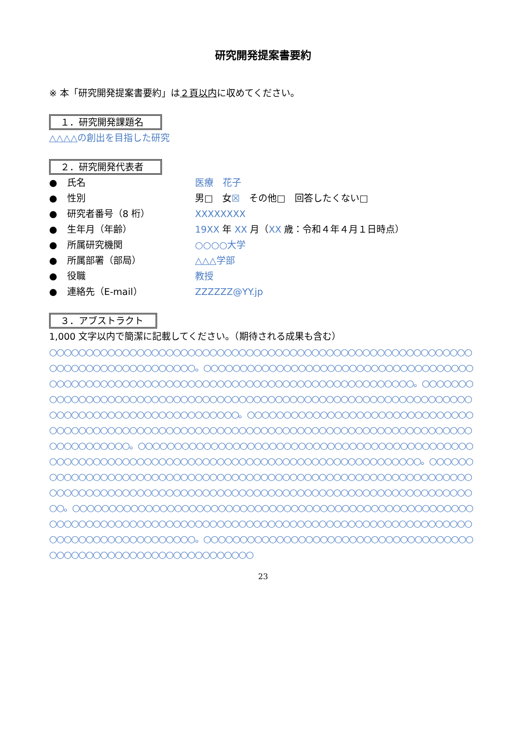研究開発提案書要約
※ 本「研究開発提案書要約」は２頁以内に収めてください。
１．研究開発課題名
△△△△の創出を目指した研究
２．研究開発代表者
● 氏名 医療　花子
● 性別 男□　女☒　その他□　回答したくない□
● 研究者番号（8 桁） XXXXXXXX
● 生年月（年齢） 19XX 年 XX 月（XX 歳：令和４年４月１日時点）
● 所属研究機関 ○○○○大学
● 所属部署（部局） △△△学部
● 役職 教授
● 連絡先（E-mail） ZZZZZZ@YY.jp
３．アブストラクト
1,000 文字以内で簡潔に記載してください。（期待される成果も含む）
○○○○○○○○○○○○○○○○○○○○○○○○○○○○○○○○○○○○○○○○○○○○○○○○○○○○○○○○○○○○○○○○○○○○○○○○○○○○○○。○○○○○○○○○○○○○○○○○○○○○○○○○○○○○○○○○○○○○○○○○○○○○○○○○○○○○○○○○○○○○○○○○○○○○○○○○○○○○○○○○○○○○○○。○○○○○○○○○○○○○○○○○○○○○○○○○○○○○○○○○○○○○○○○○○○○○○○○○○○○○○○○○○○○○○○○○○○○○○○○○○○○○○○○○○○○○○○○○○○。○○○○○○○○○○○○○○○○○○○○○○○○○○○○○○○○○○○○○○○○○○○○○○○○○○○○○○○○○○○○○○○○○○○○○○○○○○○○○○○○○○○○○○○○○○○○○○○○○○○○。○○○○○○○○○○○○○○○○○○○○○○○○○○○○○○○○○○○○○○○○○○○○○○○○○○○○○○○○○○○○○○○○○○○○○○○○○○○○○○○○○○○○○○○○○○○○○○○○○。○○○○○○○○○○○○○○○○○○○○○○○○○○○○○○○○○○○○○○○○○○○○○○○○○○○○○○○○○○○○○○○○○○○○○○○○○○○○○○○○○○○○○○○○○○○○○○○○○○○○○○○○○○○○○○○○○○○○○○○○○○○○。○○○○○○○○○○○○○○○○○○○○○○○○○○○○○○○○○○○○○○○○○○○○○○○○○○○○○○○○○○○○○○○○○○○○○○○○○○○○○○○○○○○○○○○○○○○○○○○○○○○○○○○○○○○○○○○○○○○○○○○○○○○○○○○○○○○○○。○○○○○○○○○○○○○○○○○○○○○○○○○○○○○○○○○○○○○○○○○○○○○○○○○○○○○○○○○○○○○○○○○
23